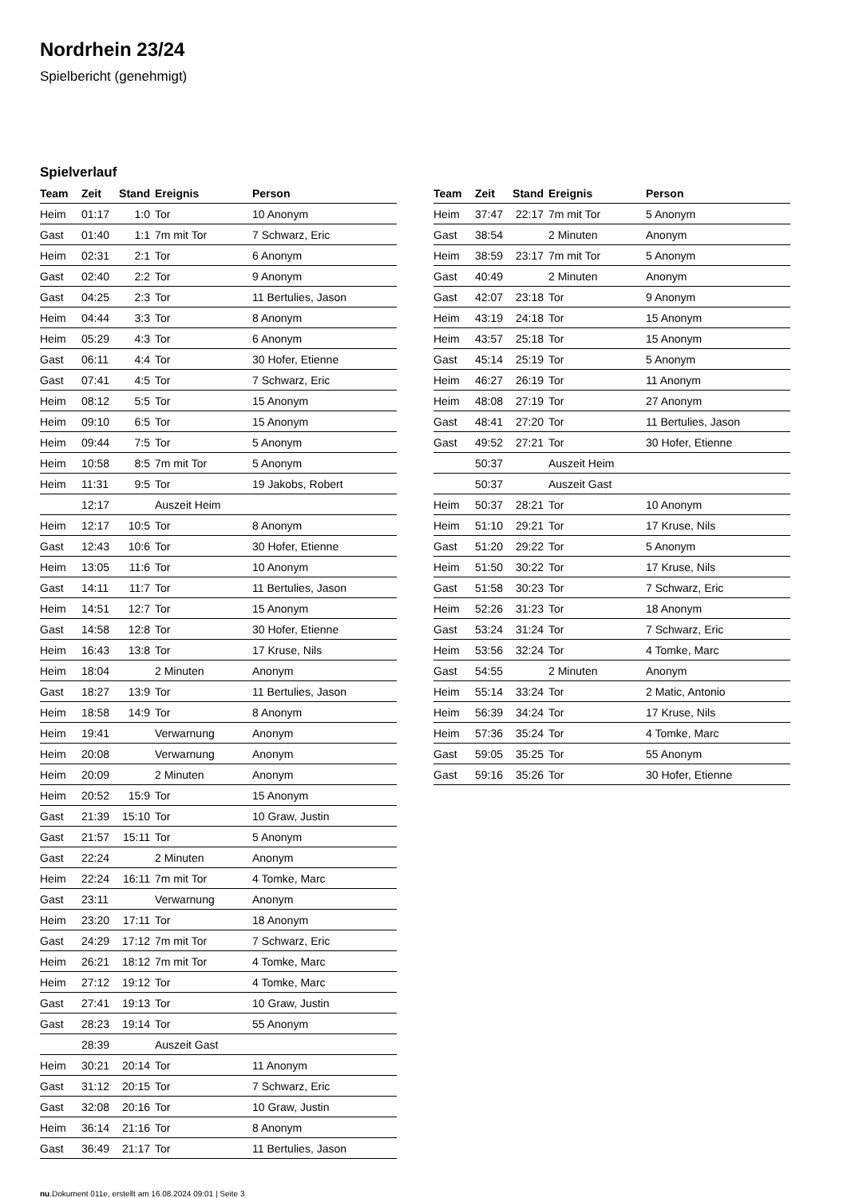Nordrhein 23/24
Spielbericht (genehmigt)
Spielverlauf
| Team | Zeit | Stand | Ereignis | Person |
| --- | --- | --- | --- | --- |
| Heim | 01:17 | 1:0 | Tor | 10 Anonym |
| Gast | 01:40 | 1:1 | 7m mit Tor | 7 Schwarz, Eric |
| Heim | 02:31 | 2:1 | Tor | 6 Anonym |
| Gast | 02:40 | 2:2 | Tor | 9 Anonym |
| Gast | 04:25 | 2:3 | Tor | 11 Bertulies, Jason |
| Heim | 04:44 | 3:3 | Tor | 8 Anonym |
| Heim | 05:29 | 4:3 | Tor | 6 Anonym |
| Gast | 06:11 | 4:4 | Tor | 30 Hofer, Etienne |
| Gast | 07:41 | 4:5 | Tor | 7 Schwarz, Eric |
| Heim | 08:12 | 5:5 | Tor | 15 Anonym |
| Heim | 09:10 | 6:5 | Tor | 15 Anonym |
| Heim | 09:44 | 7:5 | Tor | 5 Anonym |
| Heim | 10:58 | 8:5 | 7m mit Tor | 5 Anonym |
| Heim | 11:31 | 9:5 | Tor | 19 Jakobs, Robert |
| | 12:17 | | Auszeit Heim | |
| Heim | 12:17 | 10:5 | Tor | 8 Anonym |
| Gast | 12:43 | 10:6 | Tor | 30 Hofer, Etienne |
| Heim | 13:05 | 11:6 | Tor | 10 Anonym |
| Gast | 14:11 | 11:7 | Tor | 11 Bertulies, Jason |
| Heim | 14:51 | 12:7 | Tor | 15 Anonym |
| Gast | 14:58 | 12:8 | Tor | 30 Hofer, Etienne |
| Heim | 16:43 | 13:8 | Tor | 17 Kruse, Nils |
| Heim | 18:04 | | 2 Minuten | Anonym |
| Gast | 18:27 | 13:9 | Tor | 11 Bertulies, Jason |
| Heim | 18:58 | 14:9 | Tor | 8 Anonym |
| Heim | 19:41 | | Verwarnung | Anonym |
| Heim | 20:08 | | Verwarnung | Anonym |
| Heim | 20:09 | | 2 Minuten | Anonym |
| Heim | 20:52 | 15:9 | Tor | 15 Anonym |
| Gast | 21:39 | 15:10 | Tor | 10 Graw, Justin |
| Gast | 21:57 | 15:11 | Tor | 5 Anonym |
| Gast | 22:24 | | 2 Minuten | Anonym |
| Heim | 22:24 | 16:11 | 7m mit Tor | 4 Tomke, Marc |
| Gast | 23:11 | | Verwarnung | Anonym |
| Heim | 23:20 | 17:11 | Tor | 18 Anonym |
| Gast | 24:29 | 17:12 | 7m mit Tor | 7 Schwarz, Eric |
| Heim | 26:21 | 18:12 | 7m mit Tor | 4 Tomke, Marc |
| Heim | 27:12 | 19:12 | Tor | 4 Tomke, Marc |
| Gast | 27:41 | 19:13 | Tor | 10 Graw, Justin |
| Gast | 28:23 | 19:14 | Tor | 55 Anonym |
| | 28:39 | | Auszeit Gast | |
| Heim | 30:21 | 20:14 | Tor | 11 Anonym |
| Gast | 31:12 | 20:15 | Tor | 7 Schwarz, Eric |
| Gast | 32:08 | 20:16 | Tor | 10 Graw, Justin |
| Heim | 36:14 | 21:16 | Tor | 8 Anonym |
| Gast | 36:49 | 21:17 | Tor | 11 Bertulies, Jason |
| Team | Zeit | Stand | Ereignis | Person |
| --- | --- | --- | --- | --- |
| Heim | 37:47 | 22:17 | 7m mit Tor | 5 Anonym |
| Gast | 38:54 | | 2 Minuten | Anonym |
| Heim | 38:59 | 23:17 | 7m mit Tor | 5 Anonym |
| Gast | 40:49 | | 2 Minuten | Anonym |
| Gast | 42:07 | 23:18 | Tor | 9 Anonym |
| Heim | 43:19 | 24:18 | Tor | 15 Anonym |
| Heim | 43:57 | 25:18 | Tor | 15 Anonym |
| Gast | 45:14 | 25:19 | Tor | 5 Anonym |
| Heim | 46:27 | 26:19 | Tor | 11 Anonym |
| Heim | 48:08 | 27:19 | Tor | 27 Anonym |
| Gast | 48:41 | 27:20 | Tor | 11 Bertulies, Jason |
| Gast | 49:52 | 27:21 | Tor | 30 Hofer, Etienne |
| | 50:37 | | Auszeit Heim | |
| | 50:37 | | Auszeit Gast | |
| Heim | 50:37 | 28:21 | Tor | 10 Anonym |
| Heim | 51:10 | 29:21 | Tor | 17 Kruse, Nils |
| Gast | 51:20 | 29:22 | Tor | 5 Anonym |
| Heim | 51:50 | 30:22 | Tor | 17 Kruse, Nils |
| Gast | 51:58 | 30:23 | Tor | 7 Schwarz, Eric |
| Heim | 52:26 | 31:23 | Tor | 18 Anonym |
| Gast | 53:24 | 31:24 | Tor | 7 Schwarz, Eric |
| Heim | 53:56 | 32:24 | Tor | 4 Tomke, Marc |
| Gast | 54:55 | | 2 Minuten | Anonym |
| Heim | 55:14 | 33:24 | Tor | 2 Matic, Antonio |
| Heim | 56:39 | 34:24 | Tor | 17 Kruse, Nils |
| Heim | 57:36 | 35:24 | Tor | 4 Tomke, Marc |
| Gast | 59:05 | 35:25 | Tor | 55 Anonym |
| Gast | 59:16 | 35:26 | Tor | 30 Hofer, Etienne |
nu.Dokument 011e, erstellt am 16.08.2024 09:01 | Seite 3